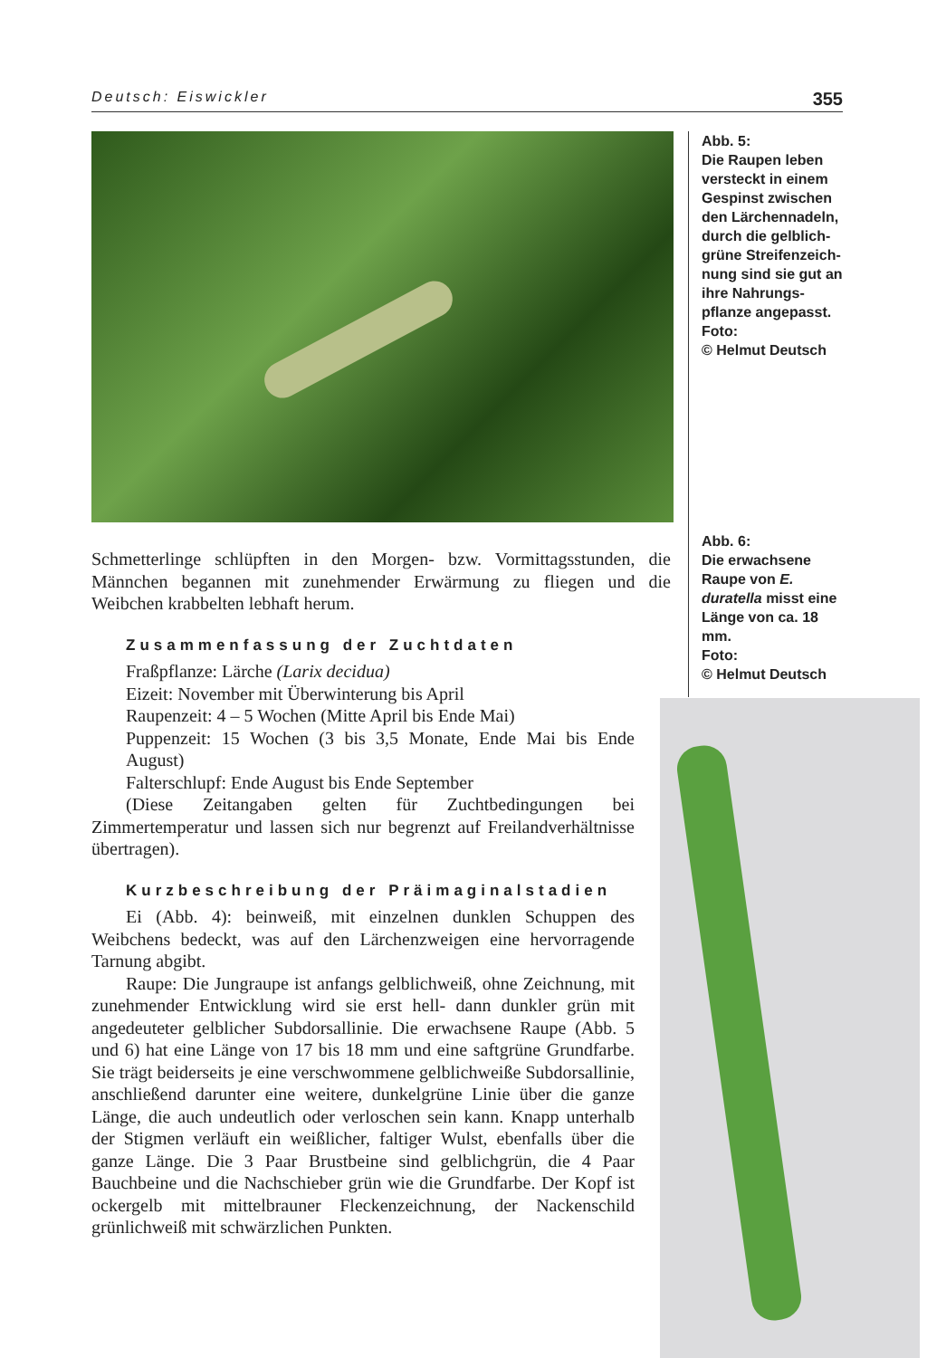Deutsch: Eiswickler 355
Abb. 5:
Die Raupen leben versteckt in einem Gespinst zwischen den Lärchennadeln, durch die gelblich-grüne Streifenzeich-nung sind sie gut an ihre Nahrungs-pflanze angepasst.
Foto:
© Helmut Deutsch
Abb. 6:
Die erwachsene Raupe von E. duratella misst eine Länge von ca. 18 mm.
Foto:
© Helmut Deutsch
Schmetterlinge schlüpften in den Morgen- bzw. Vormittagsstunden, die Männchen begannen mit zunehmender Erwärmung zu fliegen und die Weibchen krabbelten lebhaft herum.
Zusammenfassung der Zuchtdaten
Fraßpflanze: Lärche (Larix decidua)
Eizeit: November mit Überwinterung bis April
Raupenzeit: 4 – 5 Wochen (Mitte April bis Ende Mai)
Puppenzeit: 15 Wochen (3 bis 3,5 Monate, Ende Mai bis Ende August)
Falterschlupf: Ende August bis Ende September
(Diese Zeitangaben gelten für Zuchtbedingungen bei Zimmertemperatur und lassen sich nur begrenzt auf Freilandverhältnisse übertragen).
Kurzbeschreibung der Präimaginalstadien
Ei (Abb. 4): beinweiß, mit einzelnen dunklen Schuppen des Weibchens bedeckt, was auf den Lärchenzweigen eine hervorragende Tarnung abgibt.
Raupe: Die Jungraupe ist anfangs gelblichweiß, ohne Zeichnung, mit zunehmender Entwicklung wird sie erst hell- dann dunkler grün mit angedeuteter gelblicher Subdorsallinie. Die erwachsene Raupe (Abb. 5 und 6) hat eine Länge von 17 bis 18 mm und eine saftgrüne Grundfarbe. Sie trägt beiderseits je eine verschwommene gelblichweiße Subdorsallinie, anschließend darunter eine weitere, dunkelgrüne Linie über die ganze Länge, die auch undeutlich oder verloschen sein kann. Knapp unterhalb der Stigmen verläuft ein weißlicher, faltiger Wulst, ebenfalls über die ganze Länge. Die 3 Paar Brustbeine sind gelblichgrün, die 4 Paar Bauchbeine und die Nachschieber grün wie die Grundfarbe. Der Kopf ist ockergelb mit mittelbrauner Fleckenzeichnung, der Nackenschild grünlichweiß mit schwärzlichen Punkten.